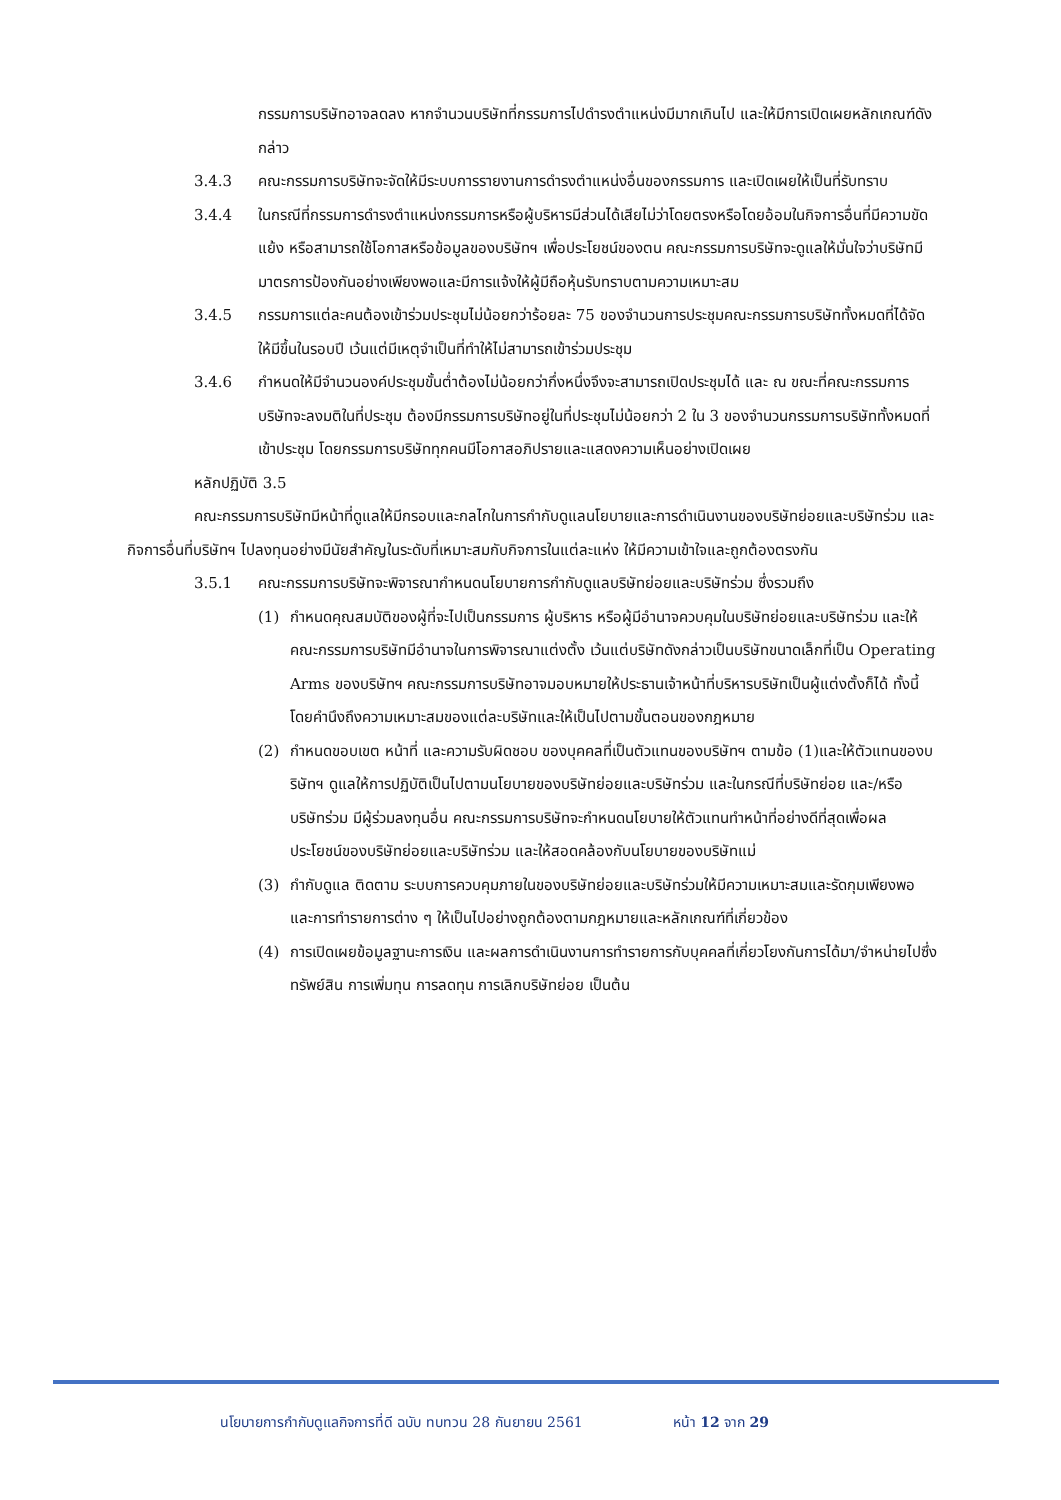กรรมการบริษัทอาจลดลง หากจำนวนบริษัทที่กรรมการไปดำรงตำแหน่งมีมากเกินไป และให้มีการเปิดเผยหลักเกณฑ์ดังกล่าว
3.4.3 คณะกรรมการบริษัทจะจัดให้มีระบบการรายงานการดำรงตำแหน่งอื่นของกรรมการ และเปิดเผยให้เป็นที่รับทราบ
3.4.4 ในกรณีที่กรรมการดำรงตำแหน่งกรรมการหรือผู้บริหารมีส่วนได้เสียไม่ว่าโดยตรงหรือโดยอ้อมในกิจการอื่นที่มีความขัดแย้ง หรือสามารถใช้โอกาสหรือข้อมูลของบริษัทฯ เพื่อประโยชน์ของตน คณะกรรมการบริษัทจะดูแลให้มั่นใจว่าบริษัทมีมาตรการป้องกันอย่างเพียงพอและมีการแจ้งให้ผู้มีถือหุ้นรับทราบตามความเหมาะสม
3.4.5 กรรมการแต่ละคนต้องเข้าร่วมประชุมไม่น้อยกว่าร้อยละ 75 ของจำนวนการประชุมคณะกรรมการบริษัททั้งหมดที่ได้จัดให้มีขึ้นในรอบปี เว้นแต่มีเหตุจำเป็นที่ทำให้ไม่สามารถเข้าร่วมประชุม
3.4.6 กำหนดให้มีจำนวนองค์ประชุมขั้นต่ำต้องไม่น้อยกว่ากึ่งหนึ่งจึงจะสามารถเปิดประชุมได้ และ ณ ขณะที่คณะกรรมการบริษัทจะลงมติในที่ประชุม ต้องมีกรรมการบริษัทอยู่ในที่ประชุมไม่น้อยกว่า 2 ใน 3 ของจำนวนกรรมการบริษัททั้งหมดที่เข้าประชุม โดยกรรมการบริษัททุกคนมีโอกาสอภิปรายและแสดงความเห็นอย่างเปิดเผย
หลักปฏิบัติ 3.5
คณะกรรมการบริษัทมีหน้าที่ดูแลให้มีกรอบและกลไกในการกำกับดูแลนโยบายและการดำเนินงานของบริษัทย่อยและบริษัทร่วม และกิจการอื่นที่บริษัทฯ ไปลงทุนอย่างมีนัยสำคัญในระดับที่เหมาะสมกับกิจการในแต่ละแห่ง ให้มีความเข้าใจและถูกต้องตรงกัน
3.5.1 คณะกรรมการบริษัทจะพิจารณากำหนดนโยบายการกำกับดูแลบริษัทย่อยและบริษัทร่วม ซึ่งรวมถึง
(1) กำหนดคุณสมบัติของผู้ที่จะไปเป็นกรรมการ ผู้บริหาร หรือผู้มีอำนาจควบคุมในบริษัทย่อยและบริษัทร่วม และให้คณะกรรมการบริษัทมีอำนาจในการพิจารณาแต่งตั้ง เว้นแต่บริษัทดังกล่าวเป็นบริษัทขนาดเล็กที่เป็น Operating Arms ของบริษัทฯ คณะกรรมการบริษัทอาจมอบหมายให้ประธานเจ้าหน้าที่บริหารบริษัทเป็นผู้แต่งตั้งก็ได้ ทั้งนี้ โดยคำนึงถึงความเหมาะสมของแต่ละบริษัทและให้เป็นไปตามขั้นตอนของกฎหมาย
(2) กำหนดขอบเขต หน้าที่ และความรับผิดชอบ ของบุคคลที่เป็นตัวแทนของบริษัทฯ ตามข้อ (1)และให้ตัวแทนของบริษัทฯ ดูแลให้การปฏิบัติเป็นไปตามนโยบายของบริษัทย่อยและบริษัทร่วม และในกรณีที่บริษัทย่อย และ/หรือ บริษัทร่วม มีผู้ร่วมลงทุนอื่น คณะกรรมการบริษัทจะกำหนดนโยบายให้ตัวแทนทำหน้าที่อย่างดีที่สุดเพื่อผลประโยชน์ของบริษัทย่อยและบริษัทร่วม และให้สอดคล้องกับนโยบายของบริษัทแม่
(3) กำกับดูแล ติดตาม ระบบการควบคุมภายในของบริษัทย่อยและบริษัทร่วมให้มีความเหมาะสมและรัดกุมเพียงพอ และการทำรายการต่าง ๆ ให้เป็นไปอย่างถูกต้องตามกฎหมายและหลักเกณฑ์ที่เกี่ยวข้อง
(4) การเปิดเผยข้อมูลฐานะการเงิน และผลการดำเนินงานการทำรายการกับบุคคลที่เกี่ยวโยงกันการได้มา/จำหน่ายไปซึ่งทรัพย์สิน การเพิ่มทุน การลดทุน การเลิกบริษัทย่อย เป็นต้น
นโยบายการกำกับดูแลกิจการที่ดี ฉบับ ทบทวน 28 กันยายน 2561 หน้า 12 จาก 29